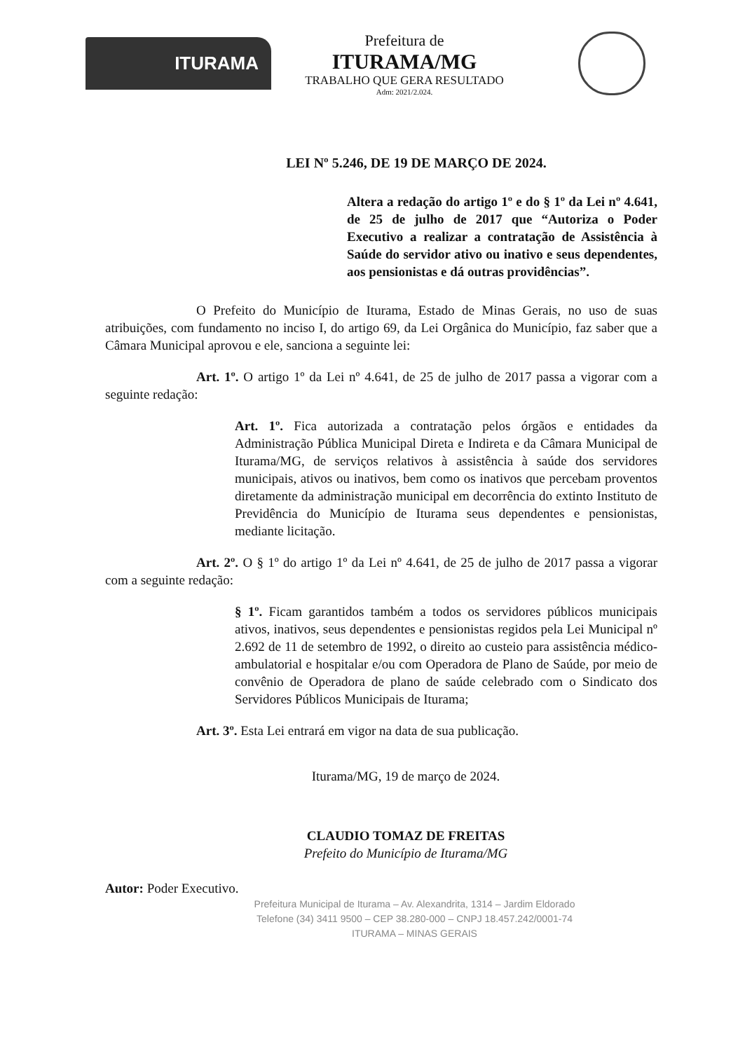ITURAMA
Prefeitura de
ITURAMA/MG
TRABALHO QUE GERA RESULTADO
Adm: 2021/2.024.
LEI Nº 5.246, DE 19 DE MARÇO DE 2024.
Altera a redação do artigo 1º e do § 1º da Lei nº 4.641, de 25 de julho de 2017 que “Autoriza o Poder Executivo a realizar a contratação de Assistência à Saúde do servidor ativo ou inativo e seus dependentes, aos pensionistas e dá outras providências”.
O Prefeito do Município de Iturama, Estado de Minas Gerais, no uso de suas atribuições, com fundamento no inciso I, do artigo 69, da Lei Orgânica do Município, faz saber que a Câmara Municipal aprovou e ele, sanciona a seguinte lei:
Art. 1º. O artigo 1º da Lei nº 4.641, de 25 de julho de 2017 passa a vigorar com a seguinte redação:
Art. 1º. Fica autorizada a contratação pelos órgãos e entidades da Administração Pública Municipal Direta e Indireta e da Câmara Municipal de Iturama/MG, de serviços relativos à assistência à saúde dos servidores municipais, ativos ou inativos, bem como os inativos que percebam proventos diretamente da administração municipal em decorrência do extinto Instituto de Previdência do Município de Iturama seus dependentes e pensionistas, mediante licitação.
Art. 2º. O § 1º do artigo 1º da Lei nº 4.641, de 25 de julho de 2017 passa a vigorar com a seguinte redação:
§ 1º. Ficam garantidos também a todos os servidores públicos municipais ativos, inativos, seus dependentes e pensionistas regidos pela Lei Municipal nº 2.692 de 11 de setembro de 1992, o direito ao custeio para assistência médico-ambulatorial e hospitalar e/ou com Operadora de Plano de Saúde, por meio de convênio de Operadora de plano de saúde celebrado com o Sindicato dos Servidores Públicos Municipais de Iturama;
Art. 3º. Esta Lei entrará em vigor na data de sua publicação.
Iturama/MG, 19 de março de 2024.
CLAUDIO TOMAZ DE FREITAS
Prefeito do Município de Iturama/MG
Autor: Poder Executivo.
Prefeitura Municipal de Iturama – Av. Alexandrita, 1314 – Jardim Eldorado
Telefone (34) 3411 9500 – CEP 38.280-000 – CNPJ 18.457.242/0001-74
ITURAMA – MINAS GERAIS